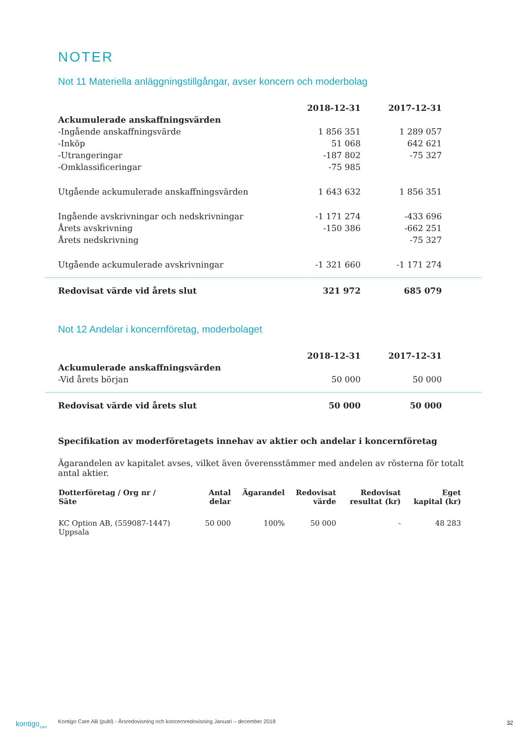NOTER
Not 11 Materiella anläggningstillgångar, avser koncern och moderbolag
| | 2018-12-31 | 2017-12-31 |
| Ackumulerade anskaffningsvärden | | |
| -Ingående anskaffningsvärde | 1 856 351 | 1 289 057 |
| -Inköp | 51 068 | 642 621 |
| -Utrangeringar | -187 802 | -75 327 |
| -Omklassificeringar | -75 985 | |
| Utgående ackumulerade anskaffningsvärden | 1 643 632 | 1 856 351 |
| Ingående avskrivningar och nedskrivningar | -1 171 274 | -433 696 |
| Årets avskrivning | -150 386 | -662 251 |
| Årets nedskrivning | | -75 327 |
| Utgående ackumulerade avskrivningar | -1 321 660 | -1 171 274 |
| Redovisat värde vid årets slut | 321 972 | 685 079 |
Not 12 Andelar i koncernföretag, moderbolaget
| | 2018-12-31 | 2017-12-31 |
| Ackumulerade anskaffningsvärden | | |
| -Vid årets början | 50 000 | 50 000 |
| Redovisat värde vid årets slut | 50 000 | 50 000 |
Specifikation av moderföretagets innehav av aktier och andelar i koncernföretag
Ägarandelen av kapitalet avses, vilket även överensstämmer med andelen av rösterna för totalt antal aktier.
| Dotterföretag / Org nr / Säte | Antal delar | Ägarandel | Redovisat värde | Redovisat resultat (kr) | Eget kapital (kr) |
| --- | --- | --- | --- | --- | --- |
| KC Option AB, (559087-1447) Uppsala | 50 000 | 100% | 50 000 | - | 48 283 |
kontigo<sub>care</sub>
Kontigo Care AB (publ) - Årsredovisning och koncernredovisning Januari – december 2018
32